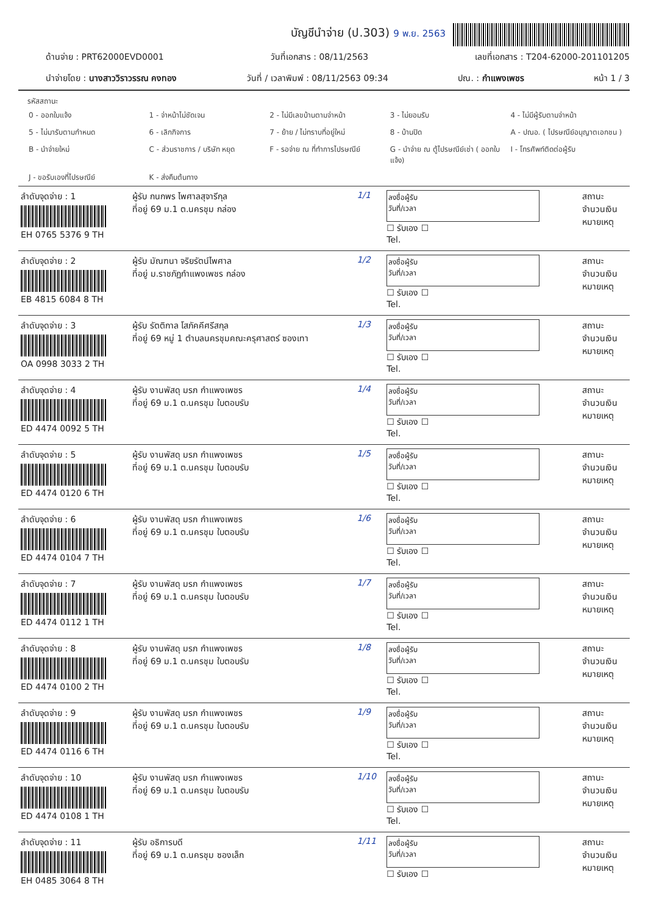บัญชีนำจ่าย (ป.303) 9 พ.ย. 2563
ด้านจ่าย : PRT62000EVD0001 วันที่เอกสาร : 08/11/2563 เลขที่เอกสาร : T204-62000-201101205
นำจ่ายโดย : นางสาววิราวรรณ คงทอง วันที่ / เวลาพิมพ์ : 08/11/2563 09:34 ปณ. : กำแพงเพชร หน้า 1 / 3
รหัสสถานะ
| 0 - ออกใบแจ้ง | 1 - จ่าหน้าไม่ชัดเจน | 2 - ไม่มีเลขบ้านตามจ่าหน้า | 3 - ไม่ยอมรับ | 4 - ไม่มีผู้รับตามจ่าหน้า |
| 5 - ไม่มารับตามกำหนด | 6 - เลิกกิจการ | 7 - ย้าย / ไม่ทราบที่อยู่ใหม่ | 8 - บ้านปิด | A - ปณอ. ( ไปรษณีย์อนุญาตเอกชน ) |
| B - นำจ่ายใหม่ | C - ส่วนราชการ / บริษัท หยุด | F - รอจ่าย ณ ที่ทำการไปรษณีย์ | G - นำจ่าย ณ ตู้ไปรษณีย์เช่า ( ออกใบแจ้ง) | I - โทรศัพท์ติดต่อผู้รับ |
| J - ขอรับเองที่ไปรษณีย์ | K - ส่งคืนต้นทาง | | | |
| ลำดับจุดจ่าย : 1 EH 0765 5376 9 TH | ผู้รับ กนกพร ไพศาลสุจารีกุล ที่อยู่ 69 ม.1 ต.นครชุม กล่อง | 1/1 | ลงชื่อผู้รับ วันที่/เวลา ☐ รับเอง ☐ Tel. | สถานะ จำนวนเงิน หมายเหตุ |
| ลำดับจุดจ่าย : 2 EB 4815 6084 8 TH | ผู้รับ มัณฑนา จริยรัตน์ไพศาล ที่อยู่ ม.ราชภัฏกำแพงเพชร กล่อง | 1/2 | ลงชื่อผู้รับ วันที่/เวลา ☐ รับเอง ☐ Tel. | สถานะ จำนวนเงิน หมายเหตุ |
| ลำดับจุดจ่าย : 3 OA 0998 3033 2 TH | ผู้รับ รัตติกาล โสภัคคีศรีสกุล ที่อยู่ 69 หมู่ 1 ตำบลนครชุมคณะครุศาสตร์ ซองเทา | 1/3 | ลงชื่อผู้รับ วันที่/เวลา ☐ รับเอง ☐ Tel. | สถานะ จำนวนเงิน หมายเหตุ |
| ลำดับจุดจ่าย : 4 ED 4474 0092 5 TH | ผู้รับ งานพัสดุ มรภ กำแพงเพชร ที่อยู่ 69 ม.1 ต.นครชุม ใบตอบรับ | 1/4 | ลงชื่อผู้รับ วันที่/เวลา ☐ รับเอง ☐ Tel. | สถานะ จำนวนเงิน หมายเหตุ |
| ลำดับจุดจ่าย : 5 ED 4474 0120 6 TH | ผู้รับ งานพัสดุ มรภ กำแพงเพชร ที่อยู่ 69 ม.1 ต.นครชุม ใบตอบรับ | 1/5 | ลงชื่อผู้รับ วันที่/เวลา ☐ รับเอง ☐ Tel. | สถานะ จำนวนเงิน หมายเหตุ |
| ลำดับจุดจ่าย : 6 ED 4474 0104 7 TH | ผู้รับ งานพัสดุ มรภ กำแพงเพชร ที่อยู่ 69 ม.1 ต.นครชุม ใบตอบรับ | 1/6 | ลงชื่อผู้รับ วันที่/เวลา ☐ รับเอง ☐ Tel. | สถานะ จำนวนเงิน หมายเหตุ |
| ลำดับจุดจ่าย : 7 ED 4474 0112 1 TH | ผู้รับ งานพัสดุ มรภ กำแพงเพชร ที่อยู่ 69 ม.1 ต.นครชุม ใบตอบรับ | 1/7 | ลงชื่อผู้รับ วันที่/เวลา ☐ รับเอง ☐ Tel. | สถานะ จำนวนเงิน หมายเหตุ |
| ลำดับจุดจ่าย : 8 ED 4474 0100 2 TH | ผู้รับ งานพัสดุ มรภ กำแพงเพชร ที่อยู่ 69 ม.1 ต.นครชุม ใบตอบรับ | 1/8 | ลงชื่อผู้รับ วันที่/เวลา ☐ รับเอง ☐ Tel. | สถานะ จำนวนเงิน หมายเหตุ |
| ลำดับจุดจ่าย : 9 ED 4474 0116 6 TH | ผู้รับ งานพัสดุ มรภ กำแพงเพชร ที่อยู่ 69 ม.1 ต.นครชุม ใบตอบรับ | 1/9 | ลงชื่อผู้รับ วันที่/เวลา ☐ รับเอง ☐ Tel. | สถานะ จำนวนเงิน หมายเหตุ |
| ลำดับจุดจ่าย : 10 ED 4474 0108 1 TH | ผู้รับ งานพัสดุ มรภ กำแพงเพชร ที่อยู่ 69 ม.1 ต.นครชุม ใบตอบรับ | 1/10 | ลงชื่อผู้รับ วันที่/เวลา ☐ รับเอง ☐ Tel. | สถานะ จำนวนเงิน หมายเหตุ |
| ลำดับจุดจ่าย : 11 EH 0485 3064 8 TH | ผู้รับ อธิการบดี ที่อยู่ 69 ม.1 ต.นครชุม ซองเล็ก | 1/11 | ลงชื่อผู้รับ วันที่/เวลา ☐ รับเอง ☐ | สถานะ จำนวนเงิน หมายเหตุ |